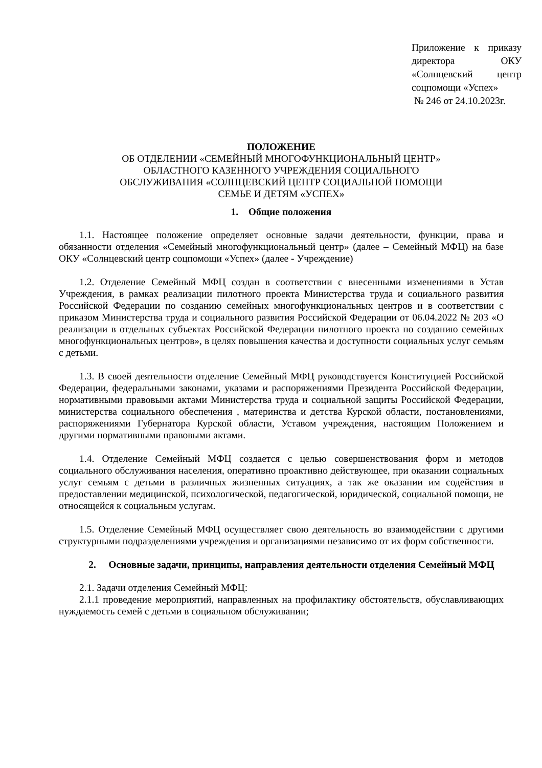Приложение к приказу директора ОКУ «Солнцевский центр соцпомощи «Успех»
№ 246 от 24.10.2023г.
ПОЛОЖЕНИЕ
ОБ ОТДЕЛЕНИИ «СЕМЕЙНЫЙ МНОГОФУНКЦИОНАЛЬНЫЙ ЦЕНТР»
ОБЛАСТНОГО КАЗЕННОГО УЧРЕЖДЕНИЯ СОЦИАЛЬНОГО
ОБСЛУЖИВАНИЯ «СОЛНЦЕВСКИЙ ЦЕНТР СОЦИАЛЬНОЙ ПОМОЩИ
СЕМЬЕ И ДЕТЯМ «УСПЕХ»
1. Общие положения
1.1. Настоящее положение определяет основные задачи деятельности, функции, права и обязанности отделения «Семейный многофункциональный центр» (далее – Семейный МФЦ) на базе ОКУ «Солнцевский центр соцпомощи «Успех» (далее - Учреждение)
1.2. Отделение Семейный МФЦ создан в соответствии с внесенными изменениями в Устав Учреждения, в рамках реализации пилотного проекта Министерства труда и социального развития Российской Федерации по созданию семейных многофункциональных центров и в соответствии с приказом Министерства труда и социального развития Российской Федерации от 06.04.2022 № 203 «О реализации в отдельных субъектах Российской Федерации пилотного проекта по созданию семейных многофункциональных центров», в целях повышения качества и доступности социальных услуг семьям с детьми.
1.3. В своей деятельности отделение Семейный МФЦ руководствуется Конституцией Российской Федерации, федеральными законами, указами и распоряжениями Президента Российской Федерации, нормативными правовыми актами Министерства труда и социальной защиты Российской Федерации, министерства социального обеспечения , материнства и детства Курской области, постановлениями, распоряжениями Губернатора Курской области, Уставом учреждения, настоящим Положением и другими нормативными правовыми актами.
1.4. Отделение Семейный МФЦ создается с целью совершенствования форм и методов социального обслуживания населения, оперативно проактивно действующее, при оказании социальных услуг семьям с детьми в различных жизненных ситуациях, а так же оказании им содействия в предоставлении медицинской, психологической, педагогической, юридической, социальной помощи, не относящейся к социальным услугам.
1.5. Отделение Семейный МФЦ осуществляет свою деятельность во взаимодействии с другими структурными подразделениями учреждения и организациями независимо от их форм собственности.
2. Основные задачи, принципы, направления деятельности отделения Семейный МФЦ
2.1. Задачи отделения Семейный МФЦ:
2.1.1 проведение мероприятий, направленных на профилактику обстоятельств, обуславливающих нуждаемость семей с детьми в социальном обслуживании;